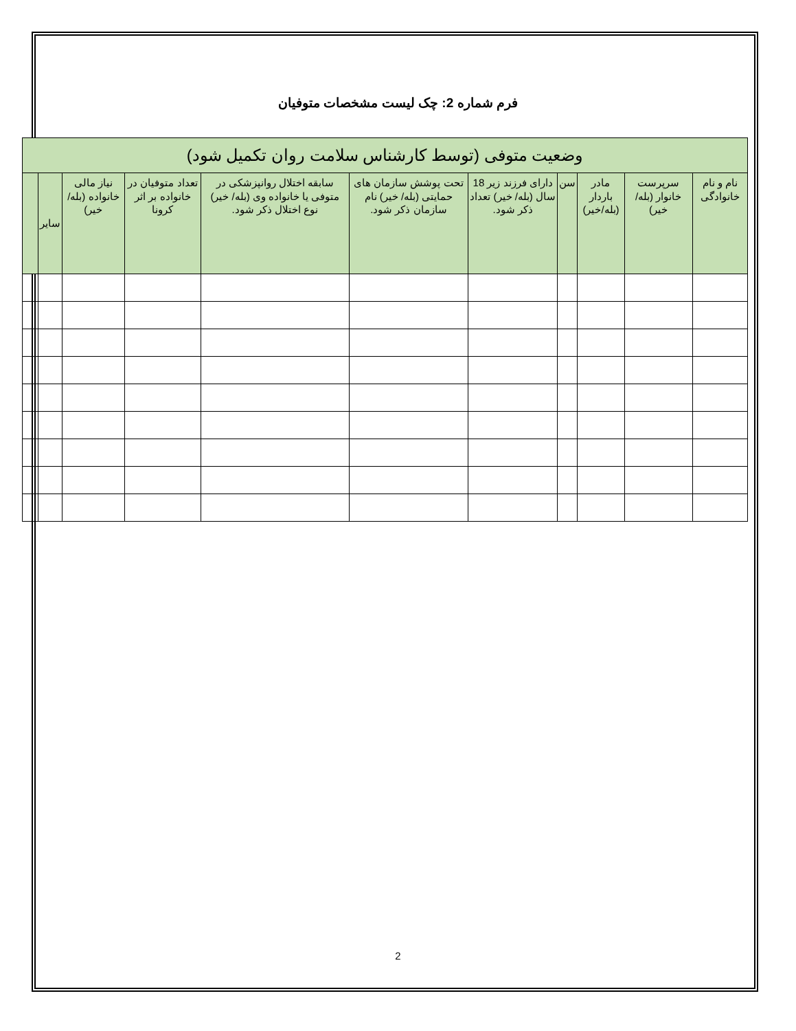فرم شماره 2: چک لیست مشخصات متوفیان
| وضعیت متوفی (توسط کارشناس سلامت روان تکمیل شود) | | | | | | | | | | |
| --- | --- | --- | --- | --- | --- | --- | --- | --- | --- | --- |
| نام و نام خانوادگی | سرپرست خانوار (بله/خیر) | مادر باردار (بله/خیر) | سن | دارای فرزند زیر 18 سال (بله/ خیر) تعداد ذکر شود. | تحت پوشش سازمان های حمایتی (بله/ خیر) نام سازمان ذکر شود. | سابقه اختلال روانپزشکی در متوفی یا خانواده وی (بله/ خیر) نوع اختلال ذکر شود. | تعداد متوفیان در خانواده بر اثر کرونا | نیاز مالی خانواده (بله/ خیر) | سایر | |
2